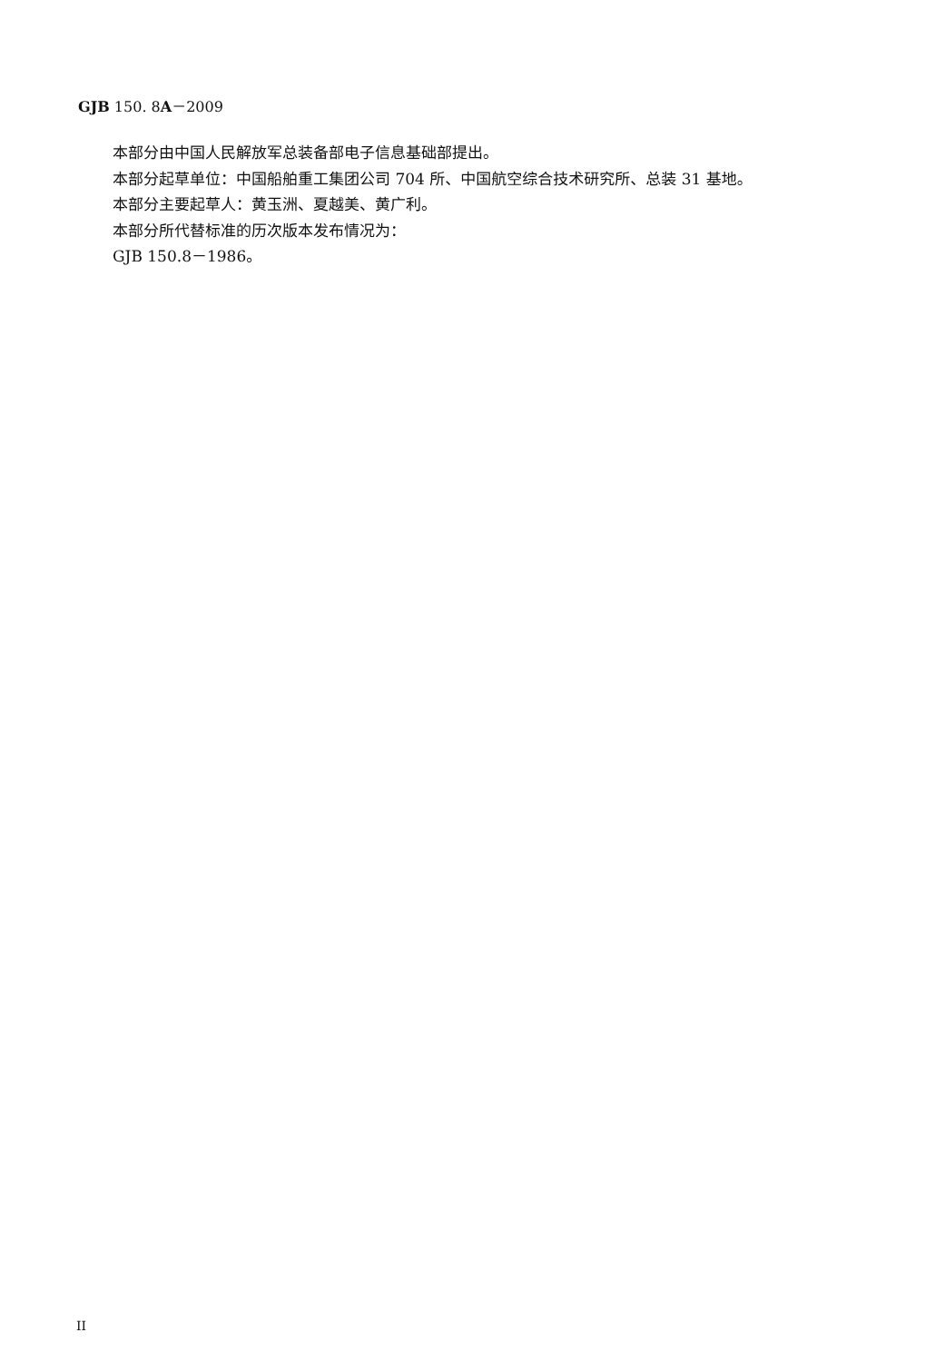GJB 150. 8A－2009
本部分由中国人民解放军总装备部电子信息基础部提出。
本部分起草单位：中国船舶重工集团公司 704 所、中国航空综合技术研究所、总装 31 基地。
本部分主要起草人：黄玉洲、夏越美、黄广利。
本部分所代替标准的历次版本发布情况为：
GJB 150.8－1986。
II